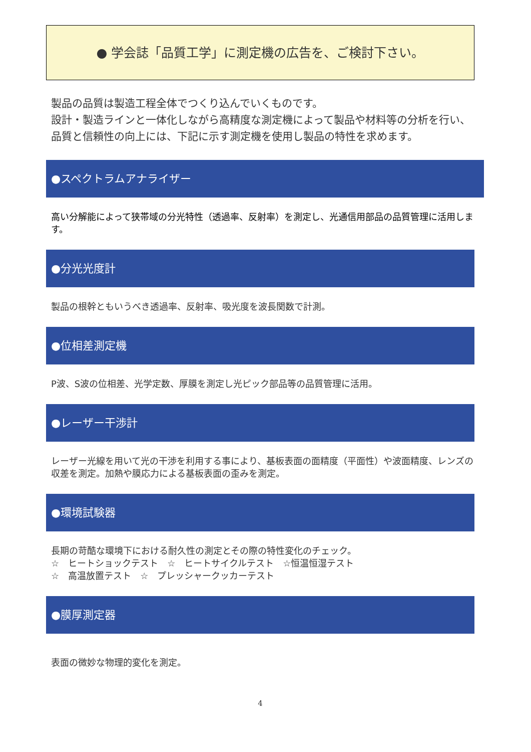● 学会誌「品質工学」に測定機の広告を、ご検討下さい。
製品の品質は製造工程全体でつくり込んでいくものです。
設計・製造ラインと一体化しながら高精度な測定機によって製品や材料等の分析を行い、品質と信頼性の向上には、下記に示す測定機を使用し製品の特性を求めます。
●スペクトラムアナライザー
高い分解能によって狭帯域の分光特性（透過率、反射率）を測定し、光通信用部品の品質管理に活用します。
●分光光度計
製品の根幹ともいうべき透過率、反射率、吸光度を波長関数で計測。
●位相差測定機
P波、S波の位相差、光学定数、厚膜を測定し光ピック部品等の品質管理に活用。
●レーザー干渉計
レーザー光線を用いて光の干渉を利用する事により、基板表面の面精度（平面性）や波面精度、レンズの収差を測定。加熱や膜応力による基板表面の歪みを測定。
●環境試験器
長期の苛酷な環境下における耐久性の測定とその際の特性変化のチェック。
☆　ヒートショックテスト　☆　ヒートサイクルテスト　☆恒温恒湿テスト
☆　高温放置テスト　☆　プレッシャークッカーテスト
●膜厚測定器
表面の微妙な物理的変化を測定。
4